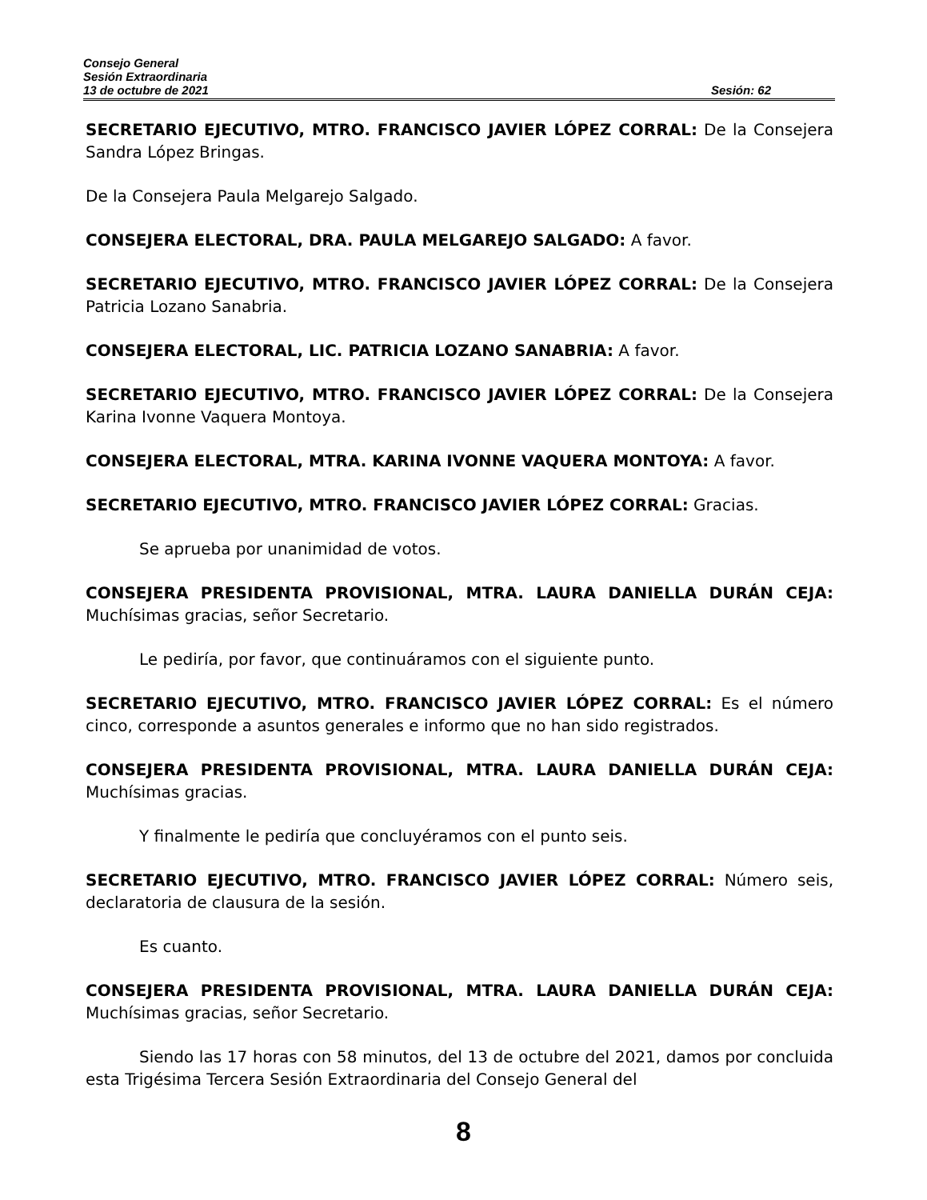Consejo General
Sesión Extraordinaria
13 de octubre de 2021 Sesión: 62
SECRETARIO EJECUTIVO, MTRO. FRANCISCO JAVIER LÓPEZ CORRAL: De la Consejera Sandra López Bringas.
De la Consejera Paula Melgarejo Salgado.
CONSEJERA ELECTORAL, DRA. PAULA MELGAREJO SALGADO: A favor.
SECRETARIO EJECUTIVO, MTRO. FRANCISCO JAVIER LÓPEZ CORRAL: De la Consejera Patricia Lozano Sanabria.
CONSEJERA ELECTORAL, LIC. PATRICIA LOZANO SANABRIA: A favor.
SECRETARIO EJECUTIVO, MTRO. FRANCISCO JAVIER LÓPEZ CORRAL: De la Consejera Karina Ivonne Vaquera Montoya.
CONSEJERA ELECTORAL, MTRA. KARINA IVONNE VAQUERA MONTOYA: A favor.
SECRETARIO EJECUTIVO, MTRO. FRANCISCO JAVIER LÓPEZ CORRAL: Gracias.
Se aprueba por unanimidad de votos.
CONSEJERA PRESIDENTA PROVISIONAL, MTRA. LAURA DANIELLA DURÁN CEJA: Muchísimas gracias, señor Secretario.
Le pediría, por favor, que continuáramos con el siguiente punto.
SECRETARIO EJECUTIVO, MTRO. FRANCISCO JAVIER LÓPEZ CORRAL: Es el número cinco, corresponde a asuntos generales e informo que no han sido registrados.
CONSEJERA PRESIDENTA PROVISIONAL, MTRA. LAURA DANIELLA DURÁN CEJA: Muchísimas gracias.
Y finalmente le pediría que concluyéramos con el punto seis.
SECRETARIO EJECUTIVO, MTRO. FRANCISCO JAVIER LÓPEZ CORRAL: Número seis, declaratoria de clausura de la sesión.
Es cuanto.
CONSEJERA PRESIDENTA PROVISIONAL, MTRA. LAURA DANIELLA DURÁN CEJA: Muchísimas gracias, señor Secretario.
Siendo las 17 horas con 58 minutos, del 13 de octubre del 2021, damos por concluida esta Trigésima Tercera Sesión Extraordinaria del Consejo General del
8